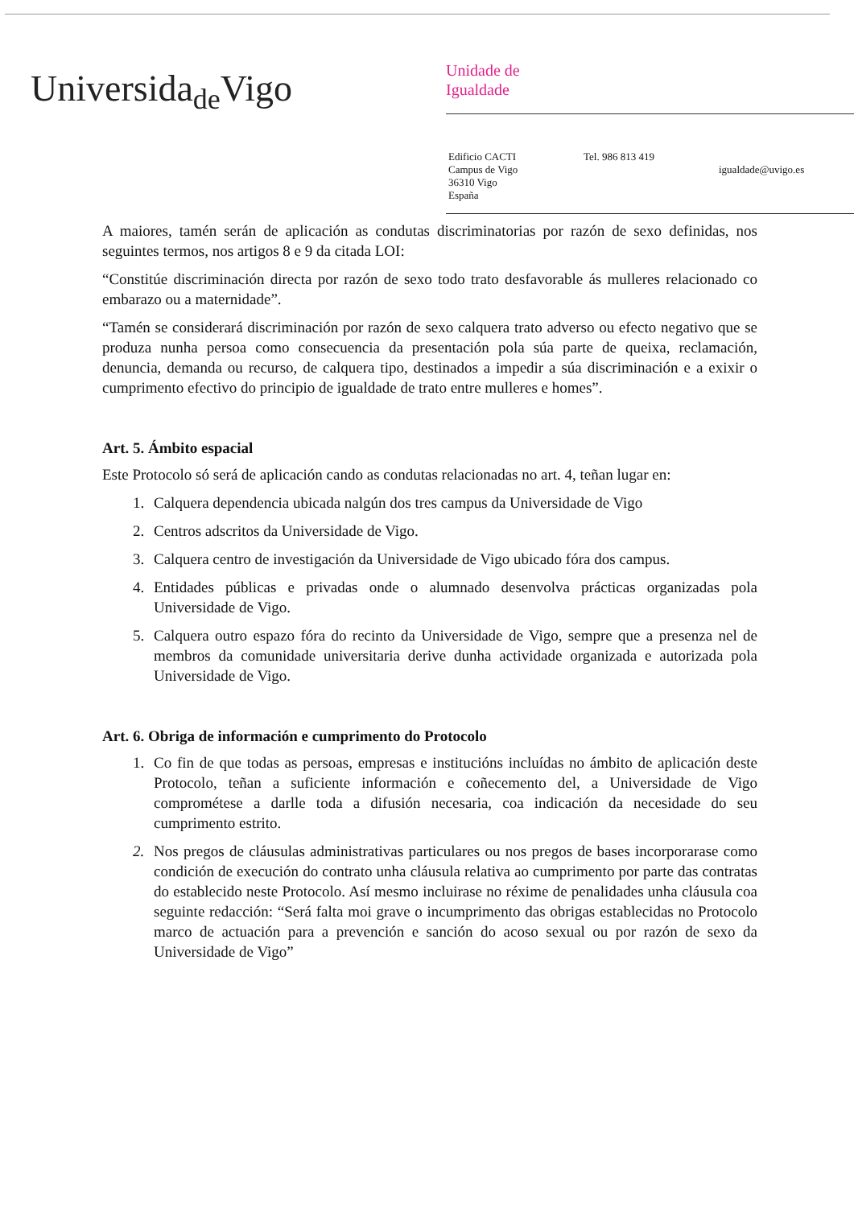Universida<sub>de</sub>Vigo
Unidade de
Igualdade
Edificio CACTI
Campus de Vigo
36310 Vigo
España
Tel. 986 813 419
igualdade@uvigo.es
A maiores, tamén serán de aplicación as condutas discriminatorias por razón de sexo definidas, nos seguintes termos, nos artigos 8 e 9 da citada LOI:
“Constitúe discriminación directa por razón de sexo todo trato desfavorable ás mulleres relacionado co embarazo ou a maternidade”.
“Tamén se considerará discriminación por razón de sexo calquera trato adverso ou efecto negativo que se produza nunha persoa como consecuencia da presentación pola súa parte de queixa, reclamación, denuncia, demanda ou recurso, de calquera tipo, destinados a impedir a súa discriminación e a exixir o cumprimento efectivo do principio de igualdade de trato entre mulleres e homes”.
Art. 5. Ámbito espacial
Este Protocolo só será de aplicación cando as condutas relacionadas no art. 4, teñan lugar en:
1. Calquera dependencia ubicada nalgún dos tres campus da Universidade de Vigo
2. Centros adscritos da Universidade de Vigo.
3. Calquera centro de investigación da Universidade de Vigo ubicado fóra dos campus.
4. Entidades públicas e privadas onde o alumnado desenvolva prácticas organizadas pola Universidade de Vigo.
5. Calquera outro espazo fóra do recinto da Universidade de Vigo, sempre que a presenza nel de membros da comunidade universitaria derive dunha actividade organizada e autorizada pola Universidade de Vigo.
Art. 6. Obriga de información e cumprimento do Protocolo
1. Co fin de que todas as persoas, empresas e institucións incluídas no ámbito de aplicación deste Protocolo, teñan a suficiente información e coñecemento del, a Universidade de Vigo comprométese a darlle toda a difusión necesaria, coa indicación da necesidade do seu cumprimento estrito.
2. Nos pregos de cláusulas administrativas particulares ou nos pregos de bases incorporarase como condición de execución do contrato unha cláusula relativa ao cumprimento por parte das contratas do establecido neste Protocolo. Así mesmo incluirase no réxime de penalidades unha cláusula coa seguinte redacción: “Será falta moi grave o incumprimento das obrigas establecidas no Protocolo marco de actuación para a prevención e sanción do acoso sexual ou por razón de sexo da Universidade de Vigo”